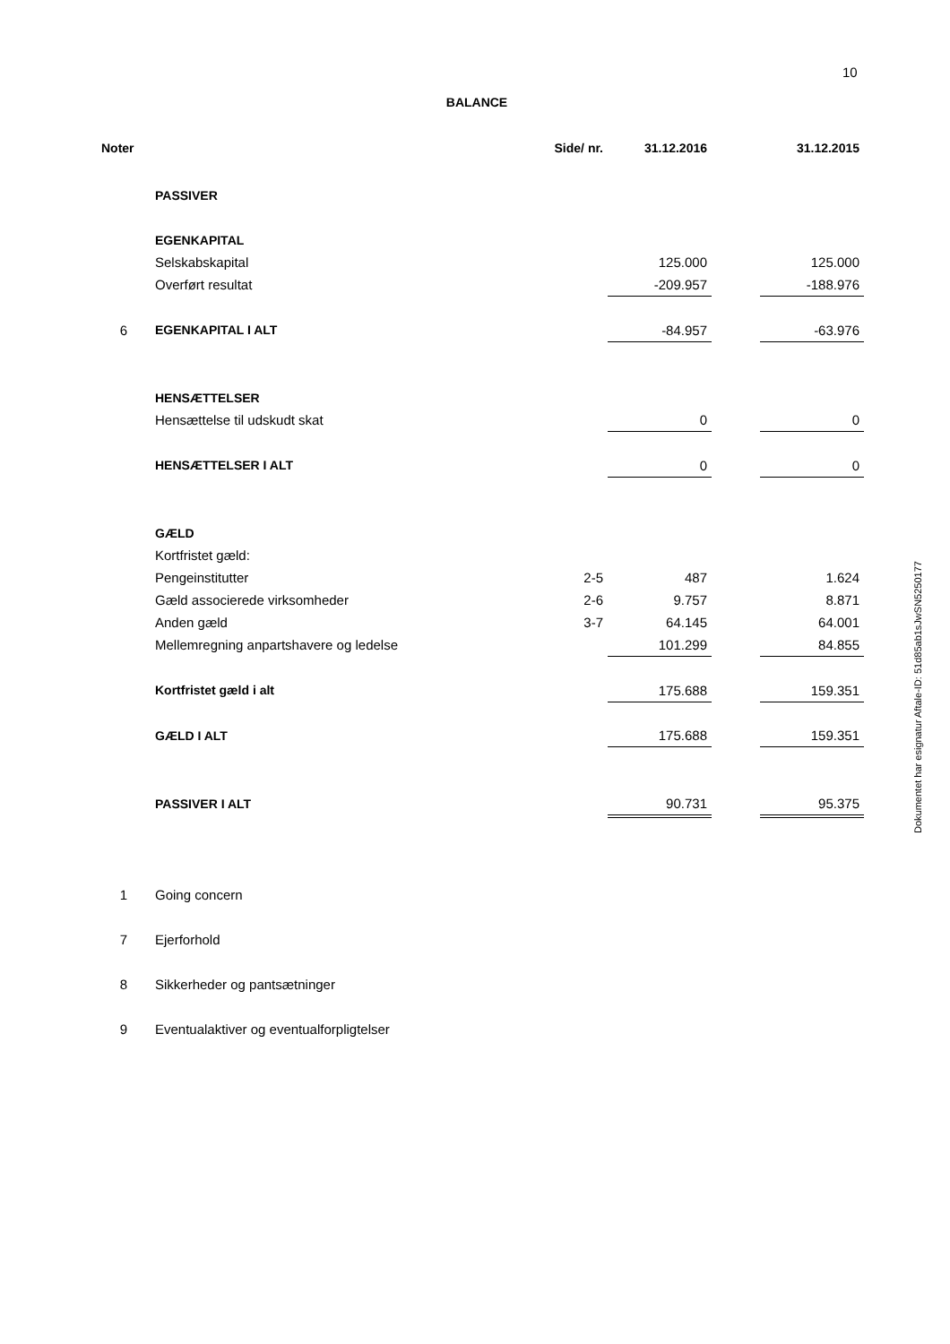10
BALANCE
| Noter | | Side/ nr. | 31.12.2016 | | 31.12.2015 |
| --- | --- | --- | --- | --- | --- |
| | PASSIVER | | | | |
| | EGENKAPITAL | | | | |
| | Selskabskapital | | 125.000 | | 125.000 |
| | Overført resultat | | -209.957 | | -188.976 |
| 6 | EGENKAPITAL I ALT | | -84.957 | | -63.976 |
| | HENSÆTTELSER | | | | |
| | Hensættelse til udskudt skat | | 0 | | 0 |
| | HENSÆTTELSER I ALT | | 0 | | 0 |
| | GÆLD | | | | |
| | Kortfristet gæld: | | | | |
| | Pengeinstitutter | 2-5 | 487 | | 1.624 |
| | Gæld associerede virksomheder | 2-6 | 9.757 | | 8.871 |
| | Anden gæld | 3-7 | 64.145 | | 64.001 |
| | Mellemregning anpartshavere og ledelse | | 101.299 | | 84.855 |
| | Kortfristet gæld i alt | | 175.688 | | 159.351 |
| | GÆLD I ALT | | 175.688 | | 159.351 |
| | PASSIVER I ALT | | 90.731 | | 95.375 |
| 1 | Going concern | | | | |
| 7 | Ejerforhold | | | | |
| 8 | Sikkerheder og pantsætninger | | | | |
| 9 | Eventualaktiver og eventualforpligtelser | | | | |
Dokumentet har esignatur Aftale-ID: 51d85ab1sJwSN5250177